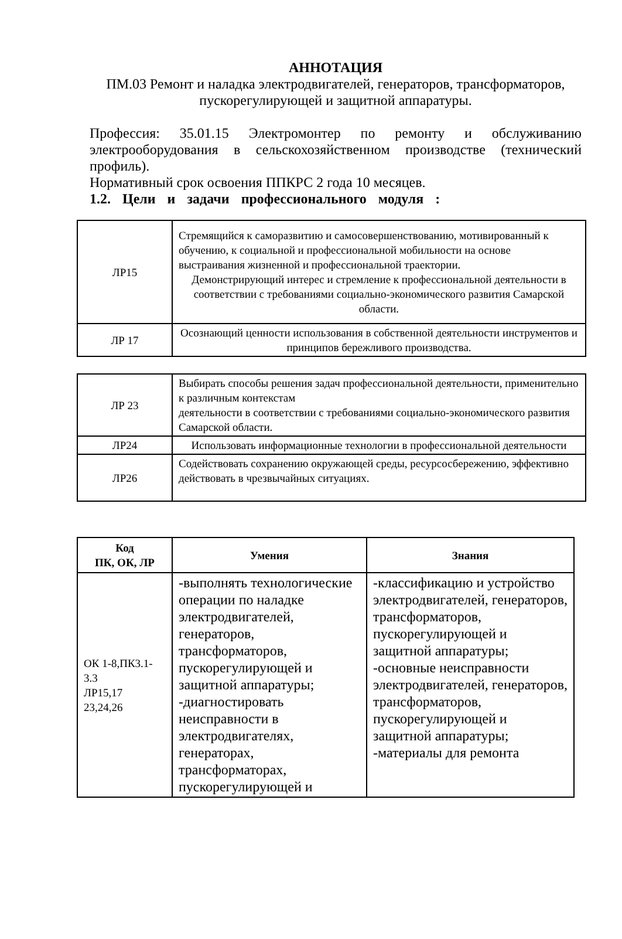АННОТАЦИЯ
ПМ.03 Ремонт и наладка электродвигателей, генераторов, трансформаторов, пускорегулирующей и защитной аппаратуры.
Профессия: 35.01.15 Электромонтер по ремонту и обслуживанию электрооборудования в сельскохозяйственном производстве (технический профиль).
Нормативный срок освоения ППКРС 2 года 10 месяцев.
1.2. Цели и задачи профессионального модуля :
| ЛР15 | Стремящийся к саморазвитию и самосовершенствованию, мотивированный к обучению, к социальной и профессиональной мобильности на основе выстраивания жизненной и профессиональной траектории. Демонстрирующий интерес и стремление к профессиональной деятельности в соответствии с требованиями социально-экономического развития Самарской области. |
| ЛР 17 | Осознающий ценности использования в собственной деятельности инструментов и принципов бережливого производства. |
| ЛР 23 | Выбирать способы решения задач профессиональной деятельности, применительно к различным контекстам деятельности в соответствии с требованиями социально-экономического развития Самарской области. |
| ЛР24 | Использовать информационные технологии в профессиональной деятельности |
| ЛР26 | Содействовать сохранению окружающей среды, ресурсосбережению, эффективно действовать в чрезвычайных ситуациях. |
| Код ПК, ОК, ЛР | Умения | Знания |
| --- | --- | --- |
| ОК 1-8,ПК3.1-3.3 ЛР15,17 23,24,26 | -выполнять технологические операции по наладке электродвигателей, генераторов, трансформаторов, пускорегулирующей и защитной аппаратуры; -диагностировать неисправности в электродвигателях, генераторах, трансформаторах, пускорегулирующей и | -классификацию и устройство электродвигателей, генераторов, трансформаторов, пускорегулирующей и защитной аппаратуры; -основные неисправности электродвигателей, генераторов, трансформаторов, пускорегулирующей и защитной аппаратуры; -материалы для ремонта |